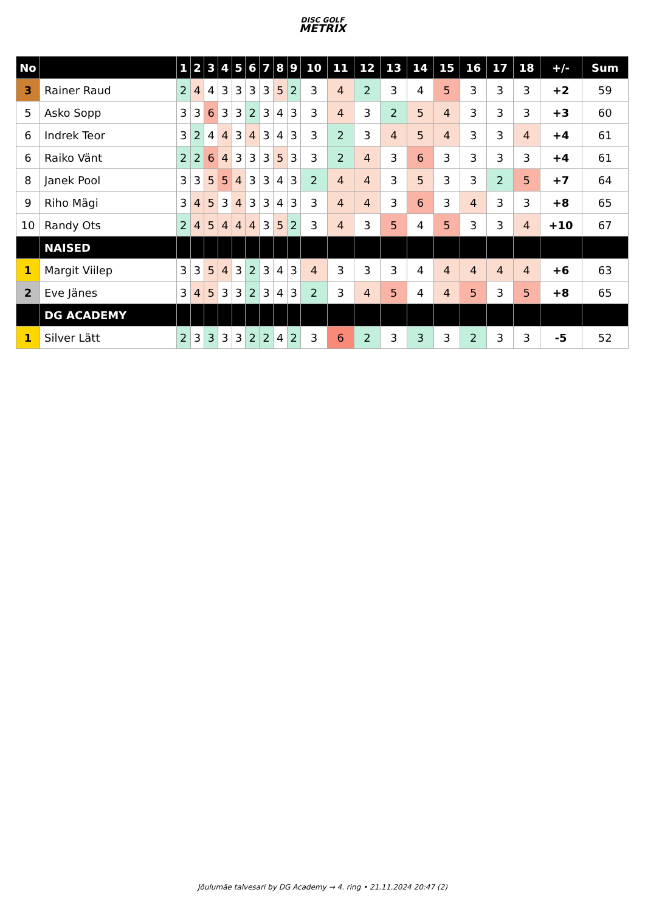DISC GOLF
METRIX
| No | | 1 | 2 | 3 | 4 | 5 | 6 | 7 | 8 | 9 | 10 | 11 | 12 | 13 | 14 | 15 | 16 | 17 | 18 | +/- | Sum |
| --- | --- | --- | --- | --- | --- | --- | --- | --- | --- | --- | --- | --- | --- | --- | --- | --- | --- | --- | --- | --- | --- |
| 3 | Rainer Raud | 2 | 4 | 4 | 3 | 3 | 3 | 3 | 5 | 2 | 3 | 4 | 2 | 3 | 4 | 5 | 3 | 3 | 3 | +2 | 59 |
| 5 | Asko Sopp | 3 | 3 | 6 | 3 | 3 | 2 | 3 | 4 | 3 | 3 | 4 | 3 | 2 | 5 | 4 | 3 | 3 | 3 | +3 | 60 |
| 6 | Indrek Teor | 3 | 2 | 4 | 4 | 3 | 4 | 3 | 4 | 3 | 3 | 2 | 3 | 4 | 5 | 4 | 3 | 3 | 4 | +4 | 61 |
| 6 | Raiko Vänt | 2 | 2 | 6 | 4 | 3 | 3 | 3 | 5 | 3 | 3 | 2 | 4 | 3 | 6 | 3 | 3 | 3 | 3 | +4 | 61 |
| 8 | Janek Pool | 3 | 3 | 5 | 5 | 4 | 3 | 3 | 4 | 3 | 2 | 4 | 4 | 3 | 5 | 3 | 3 | 2 | 5 | +7 | 64 |
| 9 | Riho Mägi | 3 | 4 | 5 | 3 | 4 | 3 | 3 | 4 | 3 | 3 | 4 | 4 | 3 | 6 | 3 | 4 | 3 | 3 | +8 | 65 |
| 10 | Randy Ots | 2 | 4 | 5 | 4 | 4 | 4 | 3 | 5 | 2 | 3 | 4 | 3 | 5 | 4 | 5 | 3 | 3 | 4 | +10 | 67 |
| | NAISED | | | | | | | | | | | | | | | | | | | | |
| 1 | Margit Viilep | 3 | 3 | 5 | 4 | 3 | 2 | 3 | 4 | 3 | 4 | 3 | 3 | 3 | 4 | 4 | 4 | 4 | 4 | +6 | 63 |
| 2 | Eve Jänes | 3 | 4 | 5 | 3 | 3 | 2 | 3 | 4 | 3 | 2 | 3 | 4 | 5 | 4 | 4 | 5 | 3 | 5 | +8 | 65 |
| | DG ACADEMY | | | | | | | | | | | | | | | | | | | | |
| 1 | Silver Lätt | 2 | 3 | 3 | 3 | 3 | 2 | 2 | 4 | 2 | 3 | 6 | 2 | 3 | 3 | 3 | 2 | 3 | 3 | -5 | 52 |
Jõulumäe talvesari by DG Academy → 4. ring • 21.11.2024 20:47 (2)